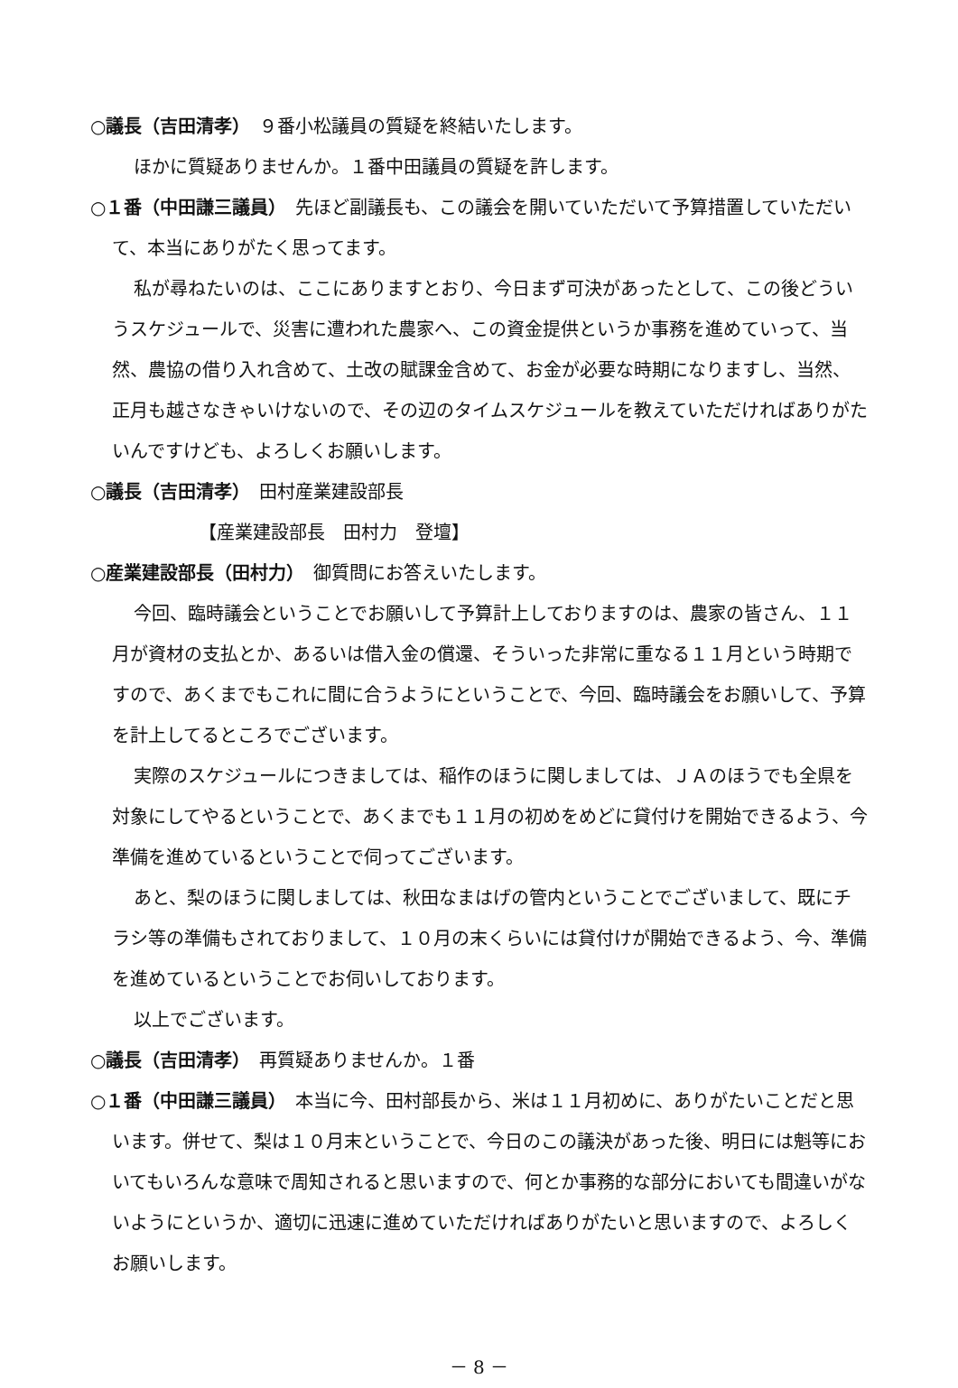○議長（吉田清孝）　９番小松議員の質疑を終結いたします。
ほかに質疑ありませんか。１番中田議員の質疑を許します。
○１番（中田謙三議員）　先ほど副議長も、この議会を開いていただいて予算措置していただいて、本当にありがたく思ってます。
私が尋ねたいのは、ここにありますとおり、今日まず可決があったとして、この後どういうスケジュールで、災害に遭われた農家へ、この資金提供というか事務を進めていって、当然、農協の借り入れ含めて、土改の賦課金含めて、お金が必要な時期になりますし、当然、正月も越さなきゃいけないので、その辺のタイムスケジュールを教えていただければありがたいんですけども、よろしくお願いします。
○議長（吉田清孝）　田村産業建設部長
【産業建設部長　田村力　登壇】
○産業建設部長（田村力）　御質問にお答えいたします。
今回、臨時議会ということでお願いして予算計上しておりますのは、農家の皆さん、１１月が資材の支払とか、あるいは借入金の償還、そういった非常に重なる１１月という時期ですので、あくまでもこれに間に合うようにということで、今回、臨時議会をお願いして、予算を計上してるところでございます。
実際のスケジュールにつきましては、稲作のほうに関しましては、ＪＡのほうでも全県を対象にしてやるということで、あくまでも１１月の初めをめどに貸付けを開始できるよう、今準備を進めているということで伺ってございます。
あと、梨のほうに関しましては、秋田なまはげの管内ということでございまして、既にチラシ等の準備もされておりまして、１０月の末くらいには貸付けが開始できるよう、今、準備を進めているということでお伺いしております。
以上でございます。
○議長（吉田清孝）　再質疑ありませんか。１番
○１番（中田謙三議員）　本当に今、田村部長から、米は１１月初めに、ありがたいことだと思います。併せて、梨は１０月末ということで、今日のこの議決があった後、明日には魁等においてもいろんな意味で周知されると思いますので、何とか事務的な部分においても間違いがないようにというか、適切に迅速に進めていただければありがたいと思いますので、よろしくお願いします。
－ 8 －